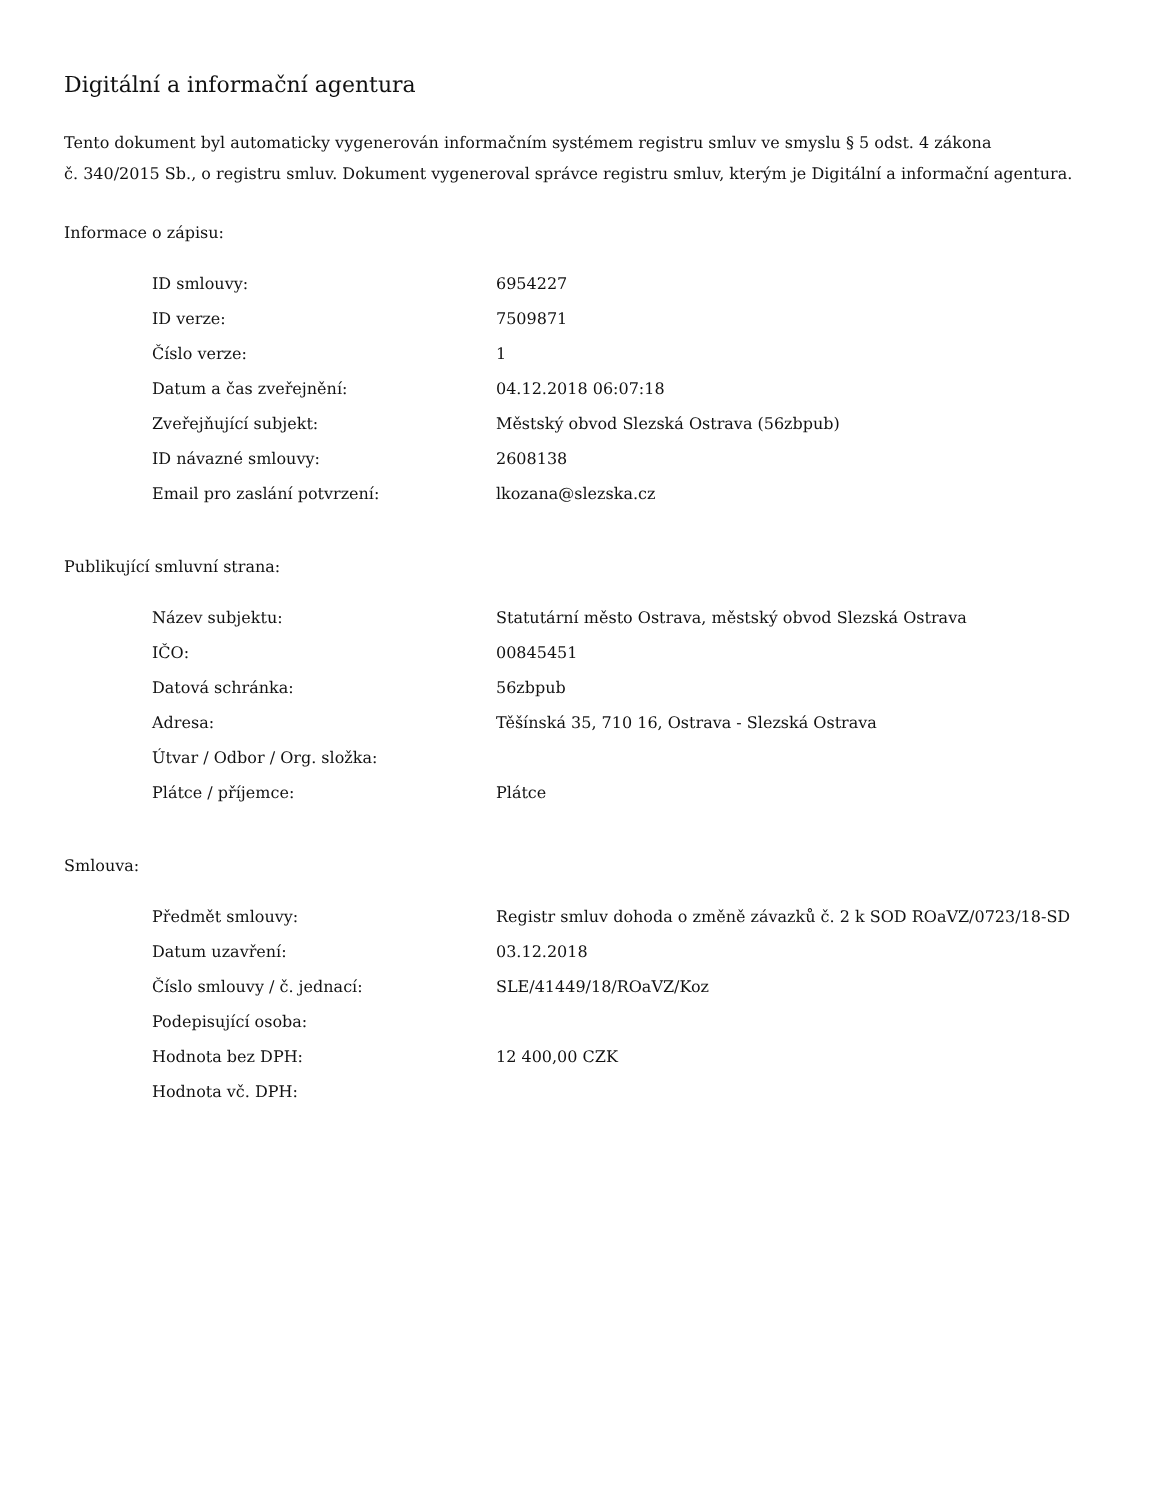Digitální a informační agentura
Tento dokument byl automaticky vygenerován informačním systémem registru smluv ve smyslu § 5 odst. 4 zákona
č. 340/2015 Sb., o registru smluv. Dokument vygeneroval správce registru smluv, kterým je Digitální a informační agentura.
Informace o zápisu:
| ID smlouvy: | 6954227 |
| ID verze: | 7509871 |
| Číslo verze: | 1 |
| Datum a čas zveřejnění: | 04.12.2018 06:07:18 |
| Zveřejňující subjekt: | Městský obvod Slezská Ostrava (56zbpub) |
| ID návazné smlouvy: | 2608138 |
| Email pro zaslání potvrzení: | lkozana@slezska.cz |
Publikující smluvní strana:
| Název subjektu: | Statutární město Ostrava, městský obvod Slezská Ostrava |
| IČO: | 00845451 |
| Datová schránka: | 56zbpub |
| Adresa: | Těšínská 35, 710 16, Ostrava - Slezská Ostrava |
| Útvar / Odbor / Org. složka: | |
| Plátce / příjemce: | Plátce |
Smlouva:
| Předmět smlouvy: | Registr smluv dohoda o změně závazků č. 2 k SOD ROaVZ/0723/18-SD |
| Datum uzavření: | 03.12.2018 |
| Číslo smlouvy / č. jednací: | SLE/41449/18/ROaVZ/Koz |
| Podepisující osoba: | |
| Hodnota bez DPH: | 12 400,00 CZK |
| Hodnota vč. DPH: | |